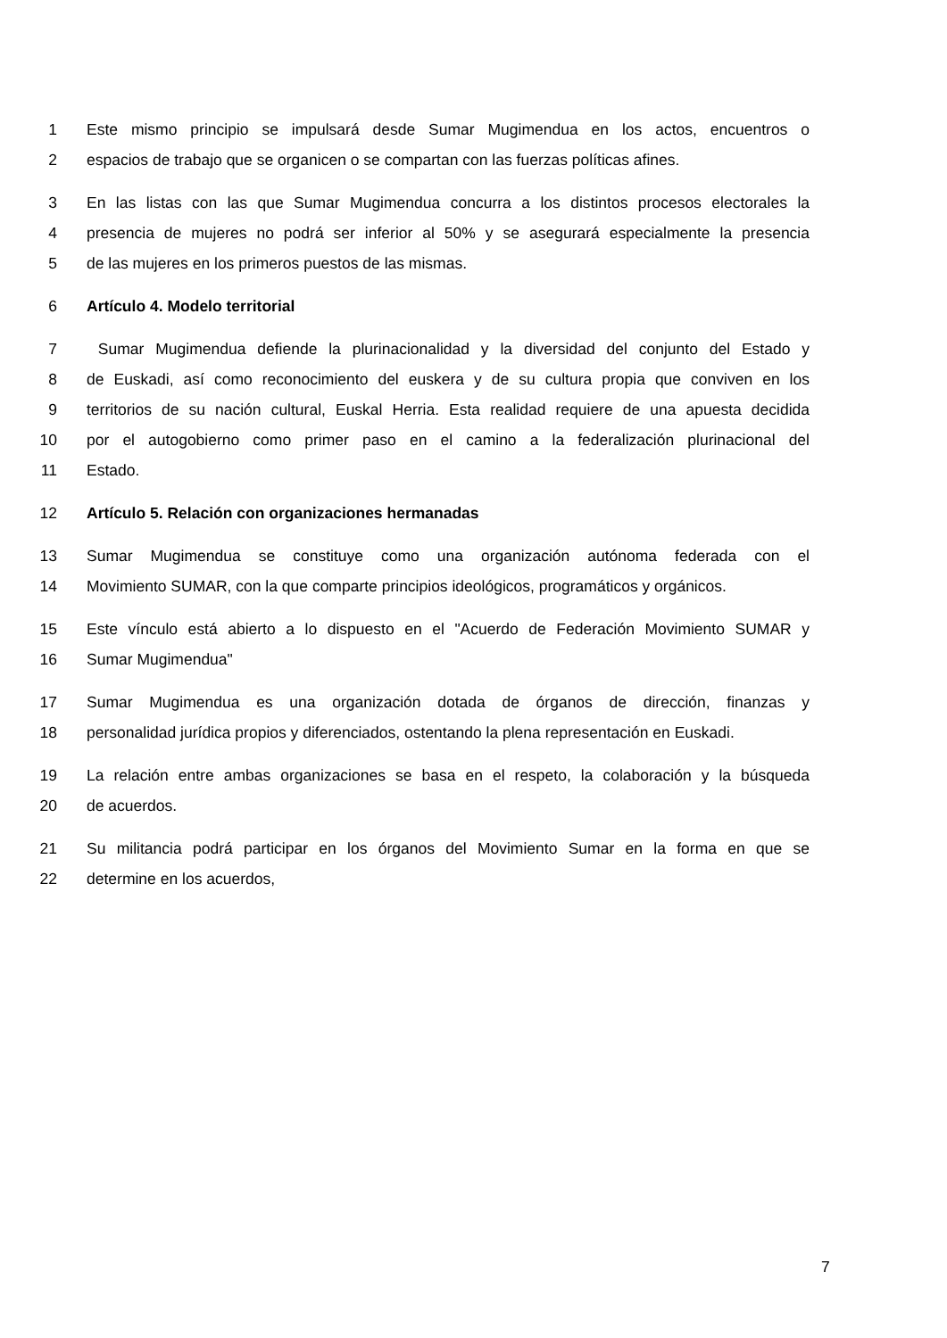1 Este mismo principio se impulsará desde Sumar Mugimendua en los actos, encuentros o
2 espacios de trabajo que se organicen o se compartan con las fuerzas políticas afines.
3 En las listas con las que Sumar Mugimendua concurra a los distintos procesos electorales la
4 presencia de mujeres no podrá ser inferior al 50% y se asegurará especialmente la presencia
5 de las mujeres en los primeros puestos de las mismas.
6 Artículo 4. Modelo territorial
7 Sumar Mugimendua defiende la plurinacionalidad y la diversidad del conjunto del Estado y
8 de Euskadi, así como reconocimiento del euskera y de su cultura propia que conviven en los
9 territorios de su nación cultural, Euskal Herria. Esta realidad requiere de una apuesta decidida
10 por el autogobierno como primer paso en el camino a la federalización plurinacional del
11 Estado.
12 Artículo 5. Relación con organizaciones hermanadas
13 Sumar Mugimendua se constituye como una organización autónoma federada con el
14 Movimiento SUMAR, con la que comparte principios ideológicos, programáticos y orgánicos.
15 Este vínculo está abierto a lo dispuesto en el "Acuerdo de Federación Movimiento SUMAR y
16 Sumar Mugimendua"
17 Sumar Mugimendua es una organización dotada de órganos de dirección, finanzas y
18 personalidad jurídica propios y diferenciados, ostentando la plena representación en Euskadi.
19 La relación entre ambas organizaciones se basa en el respeto, la colaboración y la búsqueda
20 de acuerdos.
21 Su militancia podrá participar en los órganos del Movimiento Sumar en la forma en que se
22 determine en los acuerdos,
7